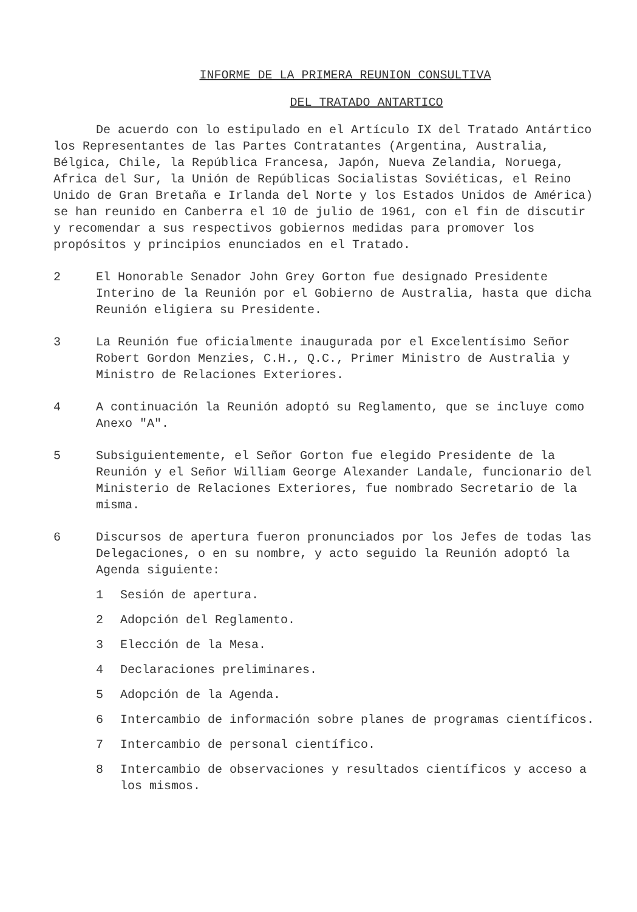INFORME DE LA PRIMERA REUNION CONSULTIVA
DEL TRATADO ANTARTICO
De acuerdo con lo estipulado en el Artículo IX del Tratado Antártico los Representantes de las Partes Contratantes (Argentina, Australia, Bélgica, Chile, la República Francesa, Japón, Nueva Zelandia, Noruega, Africa del Sur, la Unión de Repúblicas Socialistas Soviéticas, el Reino Unido de Gran Bretaña e Irlanda del Norte y los Estados Unidos de América) se han reunido en Canberra el 10 de julio de 1961, con el fin de discutir y recomendar a sus respectivos gobiernos medidas para promover los propósitos y principios enunciados en el Tratado.
2 El Honorable Senador John Grey Gorton fue designado Presidente Interino de la Reunión por el Gobierno de Australia, hasta que dicha Reunión eligiera su Presidente.
3 La Reunión fue oficialmente inaugurada por el Excelentísimo Señor Robert Gordon Menzies, C.H., Q.C., Primer Ministro de Australia y Ministro de Relaciones Exteriores.
4 A continuación la Reunión adoptó su Reglamento, que se incluye como Anexo "A".
5 Subsiguientemente, el Señor Gorton fue elegido Presidente de la Reunión y el Señor William George Alexander Landale, funcionario del Ministerio de Relaciones Exteriores, fue nombrado Secretario de la misma.
6 Discursos de apertura fueron pronunciados por los Jefes de todas las Delegaciones, o en su nombre, y acto seguido la Reunión adoptó la Agenda siguiente:
1 Sesión de apertura.
2 Adopción del Reglamento.
3 Elección de la Mesa.
4 Declaraciones preliminares.
5 Adopción de la Agenda.
6 Intercambio de información sobre planes de programas científicos.
7 Intercambio de personal científico.
8 Intercambio de observaciones y resultados científicos y acceso a los mismos.